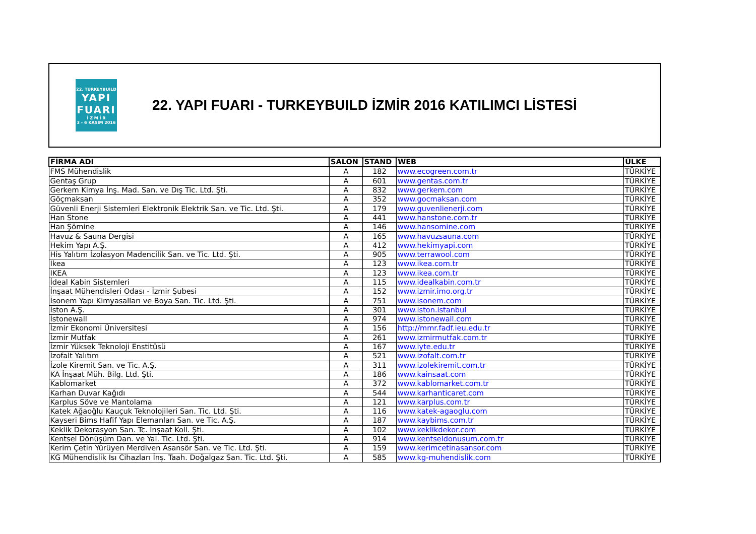22. TURKEYBUILD
YAPI
FUARI
İ Z M İ R
3 - 6 KASIM 2016
22. YAPI FUARI - TURKEYBUILD İZMİR 2016 KATILIMCI LİSTESİ
| FİRMA ADI | SALON | STAND | WEB | ÜLKE |
| --- | --- | --- | --- | --- |
| FMS Mühendislik | A | 182 | www.ecogreen.com.tr | TÜRKİYE |
| Gentaş Grup | A | 601 | www.gentas.com.tr | TÜRKİYE |
| Gerkem Kimya İnş. Mad. San. ve Dış Tic. Ltd. Şti. | A | 832 | www.gerkem.com | TÜRKİYE |
| Göçmaksan | A | 352 | www.gocmaksan.com | TÜRKİYE |
| Güvenli Enerji Sistemleri Elektronik Elektrik San. ve Tic. Ltd. Şti. | A | 179 | www.guvenlienerji.com | TÜRKİYE |
| Han Stone | A | 441 | www.hanstone.com.tr | TÜRKİYE |
| Han Şömine | A | 146 | www.hansomine.com | TÜRKİYE |
| Havuz & Sauna Dergisi | A | 165 | www.havuzsauna.com | TÜRKİYE |
| Hekim Yapı A.Ş. | A | 412 | www.hekimyapi.com | TÜRKİYE |
| His Yalıtım İzolasyon Madencilik San. ve Tic. Ltd. Şti. | A | 905 | www.terrawool.com | TÜRKİYE |
| Ikea | A | 123 | www.ikea.com.tr | TÜRKİYE |
| IKEA | A | 123 | www.ikea.com.tr | TÜRKİYE |
| İdeal Kabin Sistemleri | A | 115 | www.idealkabin.com.tr | TÜRKİYE |
| İnşaat Mühendisleri Odası - İzmir Şubesi | A | 152 | www.izmir.imo.org.tr | TÜRKİYE |
| İsonem Yapı Kimyasalları ve Boya San. Tic. Ltd. Şti. | A | 751 | www.isonem.com | TÜRKİYE |
| İston A.Ş. | A | 301 | www.iston.istanbul | TÜRKİYE |
| İstonewall | A | 974 | www.istonewall.com | TÜRKİYE |
| İzmir Ekonomi Üniversitesi | A | 156 | http://mmr.fadf.ieu.edu.tr | TÜRKİYE |
| İzmir Mutfak | A | 261 | www.izmirmutfak.com.tr | TÜRKİYE |
| İzmir Yüksek Teknoloji Enstitüsü | A | 167 | www.iyte.edu.tr | TÜRKİYE |
| İzofalt Yalıtım | A | 521 | www.izofalt.com.tr | TÜRKİYE |
| İzole Kiremit San. ve Tic. A.Ş. | A | 311 | www.izolekiremit.com.tr | TÜRKİYE |
| KA İnşaat Müh. Bilg. Ltd. Şti. | A | 186 | www.kainsaat.com | TÜRKİYE |
| Kablomarket | A | 372 | www.kablomarket.com.tr | TÜRKİYE |
| Karhan Duvar Kağıdı | A | 544 | www.karhanticaret.com | TÜRKİYE |
| Karplus Söve ve Mantolama | A | 121 | www.karplus.com.tr | TÜRKİYE |
| Katek Ağaoğlu Kauçuk Teknolojileri San. Tic. Ltd. Şti. | A | 116 | www.katek-agaoglu.com | TÜRKİYE |
| Kayseri Bims Hafif Yapı Elemanları San. ve Tic. A.Ş. | A | 187 | www.kaybims.com.tr | TÜRKİYE |
| Keklik Dekorasyon San. Tc. İnşaat Koll. Şti. | A | 102 | www.keklikdekor.com | TÜRKİYE |
| Kentsel Dönüşüm Dan. ve Yal. Tic. Ltd. Şti. | A | 914 | www.kentseldonusum.com.tr | TÜRKİYE |
| Kerim Çetin Yürüyen Merdiven Asansör San. ve Tic. Ltd. Şti. | A | 159 | www.kerimcetinasansor.com | TÜRKİYE |
| KG Mühendislik Isı Cihazları İnş. Taah. Doğalgaz San. Tic. Ltd. Şti. | A | 585 | www.kg-muhendislik.com | TÜRKİYE |